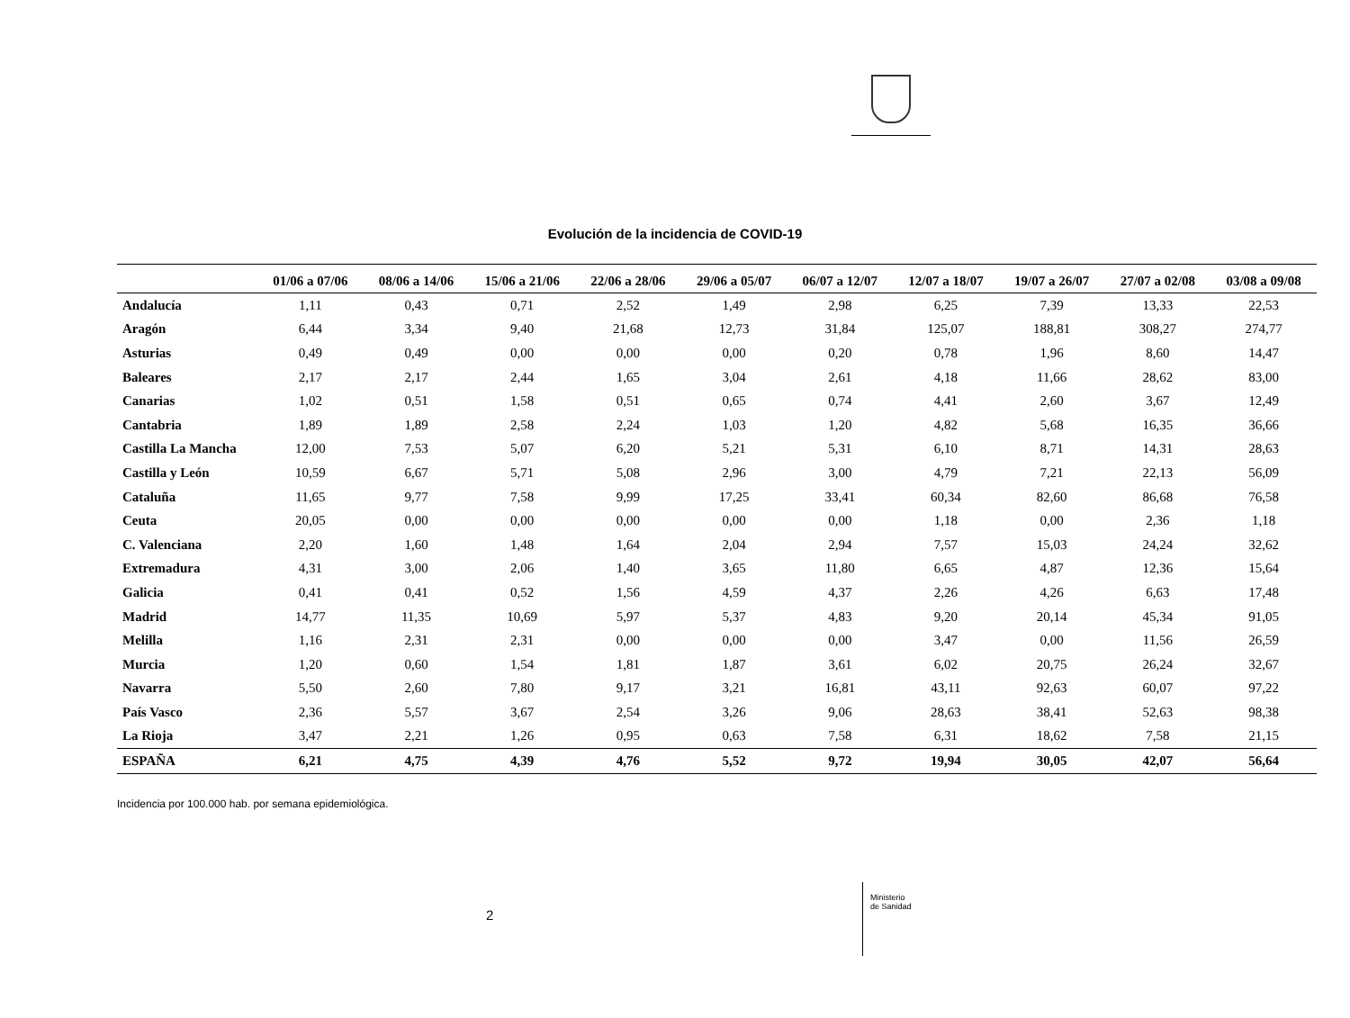Evolución de la incidencia de COVID-19
| | 01/06 a 07/06 | 08/06 a 14/06 | 15/06 a 21/06 | 22/06 a 28/06 | 29/06 a 05/07 | 06/07 a 12/07 | 12/07 a 18/07 | 19/07 a 26/07 | 27/07 a 02/08 | 03/08 a 09/08 |
| --- | --- | --- | --- | --- | --- | --- | --- | --- | --- | --- |
| Andalucía | 1,11 | 0,43 | 0,71 | 2,52 | 1,49 | 2,98 | 6,25 | 7,39 | 13,33 | 22,53 |
| Aragón | 6,44 | 3,34 | 9,40 | 21,68 | 12,73 | 31,84 | 125,07 | 188,81 | 308,27 | 274,77 |
| Asturias | 0,49 | 0,49 | 0,00 | 0,00 | 0,00 | 0,20 | 0,78 | 1,96 | 8,60 | 14,47 |
| Baleares | 2,17 | 2,17 | 2,44 | 1,65 | 3,04 | 2,61 | 4,18 | 11,66 | 28,62 | 83,00 |
| Canarias | 1,02 | 0,51 | 1,58 | 0,51 | 0,65 | 0,74 | 4,41 | 2,60 | 3,67 | 12,49 |
| Cantabria | 1,89 | 1,89 | 2,58 | 2,24 | 1,03 | 1,20 | 4,82 | 5,68 | 16,35 | 36,66 |
| Castilla La Mancha | 12,00 | 7,53 | 5,07 | 6,20 | 5,21 | 5,31 | 6,10 | 8,71 | 14,31 | 28,63 |
| Castilla y León | 10,59 | 6,67 | 5,71 | 5,08 | 2,96 | 3,00 | 4,79 | 7,21 | 22,13 | 56,09 |
| Cataluña | 11,65 | 9,77 | 7,58 | 9,99 | 17,25 | 33,41 | 60,34 | 82,60 | 86,68 | 76,58 |
| Ceuta | 20,05 | 0,00 | 0,00 | 0,00 | 0,00 | 0,00 | 1,18 | 0,00 | 2,36 | 1,18 |
| C. Valenciana | 2,20 | 1,60 | 1,48 | 1,64 | 2,04 | 2,94 | 7,57 | 15,03 | 24,24 | 32,62 |
| Extremadura | 4,31 | 3,00 | 2,06 | 1,40 | 3,65 | 11,80 | 6,65 | 4,87 | 12,36 | 15,64 |
| Galicia | 0,41 | 0,41 | 0,52 | 1,56 | 4,59 | 4,37 | 2,26 | 4,26 | 6,63 | 17,48 |
| Madrid | 14,77 | 11,35 | 10,69 | 5,97 | 5,37 | 4,83 | 9,20 | 20,14 | 45,34 | 91,05 |
| Melilla | 1,16 | 2,31 | 2,31 | 0,00 | 0,00 | 0,00 | 3,47 | 0,00 | 11,56 | 26,59 |
| Murcia | 1,20 | 0,60 | 1,54 | 1,81 | 1,87 | 3,61 | 6,02 | 20,75 | 26,24 | 32,67 |
| Navarra | 5,50 | 2,60 | 7,80 | 9,17 | 3,21 | 16,81 | 43,11 | 92,63 | 60,07 | 97,22 |
| País Vasco | 2,36 | 5,57 | 3,67 | 2,54 | 3,26 | 9,06 | 28,63 | 38,41 | 52,63 | 98,38 |
| La Rioja | 3,47 | 2,21 | 1,26 | 0,95 | 0,63 | 7,58 | 6,31 | 18,62 | 7,58 | 21,15 |
| ESPAÑA | 6,21 | 4,75 | 4,39 | 4,76 | 5,52 | 9,72 | 19,94 | 30,05 | 42,07 | 56,64 |
Incidencia por 100.000 hab. por semana epidemiológica.
2
Ministerio
de Sanidad